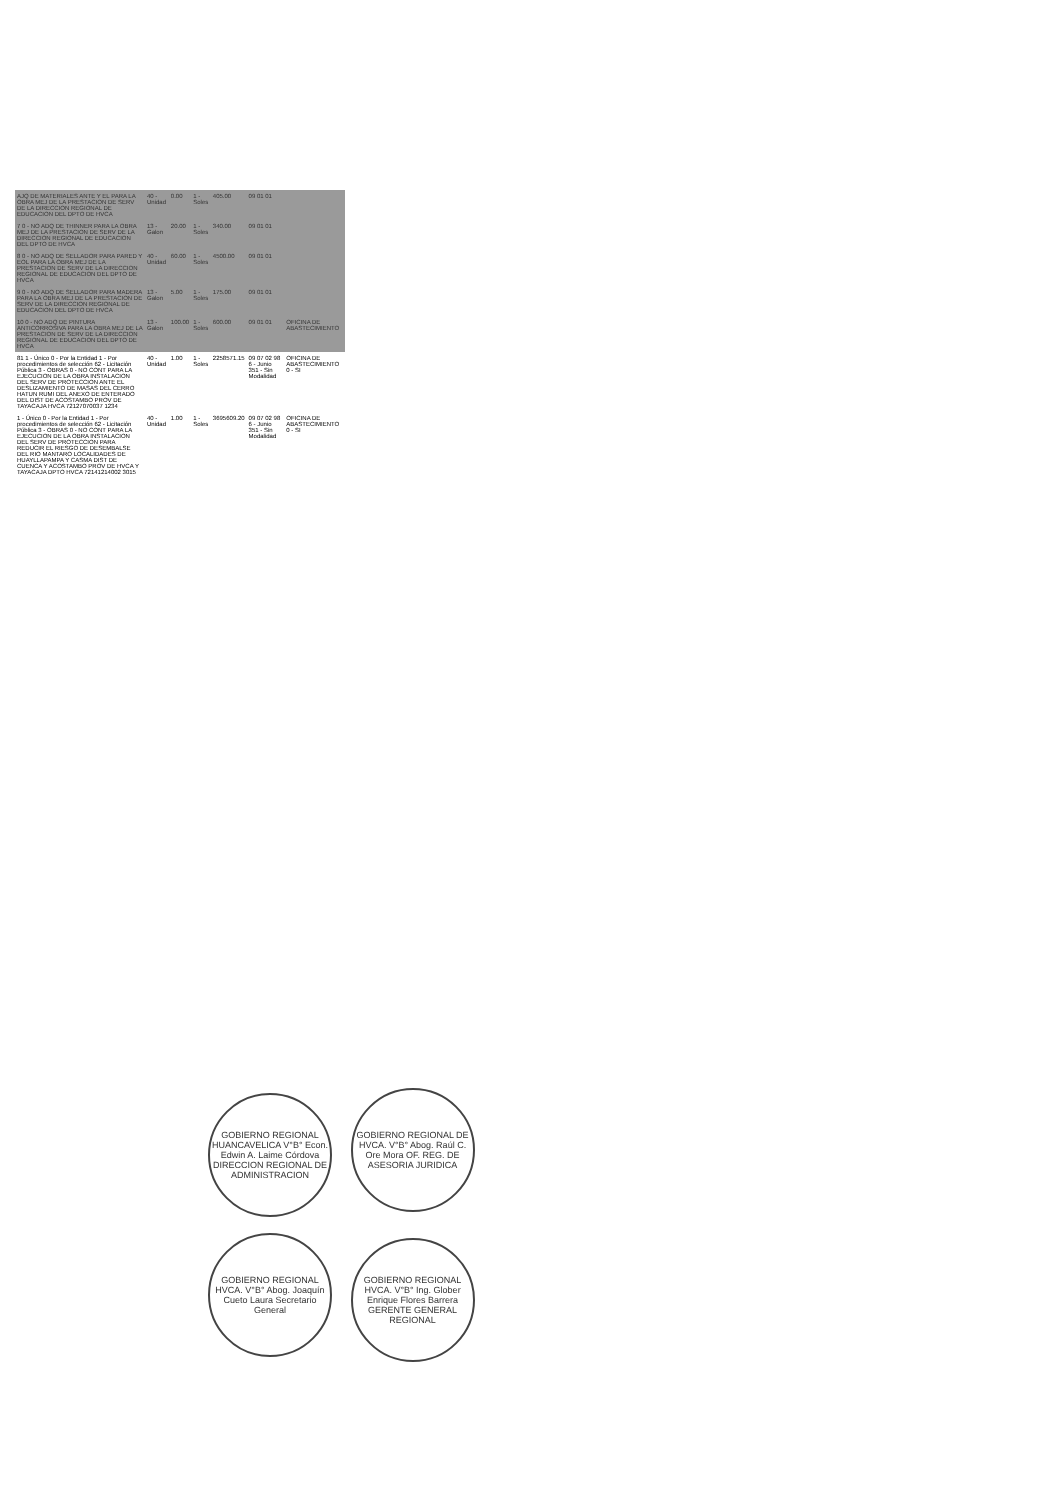| AJQ DE MATERIALES ANTE Y EL PARA LA OBRA MEJ DE LA PRESTACION DE SERV DE LA DIRECCION REGIONAL DE EDUCACION DEL DPTO DE HVCA | 40 - Unidad | 0.00 | 1 - Soles | 405.00 | 09 01 01 | |
| 7 0 - NO ADQ DE THINNER PARA LA OBRA MEJ DE LA PRESTACION DE SERV DE LA DIRECCION REGIONAL DE EDUCACION DEL DPTO DE HVCA | 13 - Galon | 20.00 | 1 - Soles | 340.00 | 09 01 01 | |
| 8 0 - NO ADQ DE SELLADOR PARA PARED Y EOL PARA LA OBRA MEJ DE LA PRESTACION DE SERV DE LA DIRECCION REGIONAL DE EDUCACION DEL DPTO DE HVCA | 40 - Unidad | 60.00 | 1 - Soles | 4500.00 | 09 01 01 | |
| 9 0 - NO ADQ DE SELLADOR PARA MADERA PARA LA OBRA MEJ DE LA PRESTACION DE SERV DE LA DIRECCION REGIONAL DE EDUCACION DEL DPTO DE HVCA | 13 - Galon | 5.00 | 1 - Soles | 175.00 | 09 01 01 | |
| 10 0 - NO ADQ DE PINTURA ANTICORROSIVA PARA LA OBRA MEJ DE LA PRESTACION DE SERV DE LA DIRECCION REGIONAL DE EDUCACION DEL DPTO DE HVCA | 13 - Galon | 100.00 | 1 - Soles | 600.00 | 09 01 01 | OFICINA DE ABASTECIMIENTO |
| 81 1 - Único 0 - Por la Entidad 1 - Por procedimientos de selección 62 - Licitación Pública 3 - OBRAS 0 - NO CONT PARA LA EJECUCION DE LA OBRA INSTALACION DEL SERV DE PROTECCION ANTE EL DESLIZAMIENTO DE MASAS DEL CERRO HATUN RUMI DEL ANEXO DE ENTERADO DEL DIST DE ACOSTAMBO PROV DE TAYACAJA HVCA 72127070037 1234 | 40 - Unidad | 1.00 | 1 - Soles | 2258571.15 | 09 07 02 98 6 - Junio 351 - Sin Modalidad | OFICINA DE ABASTECIMIENTO 0 - SI |
| 1 - Único 0 - Por la Entidad 1 - Por procedimientos de selección 62 - Licitación Pública 3 - OBRAS 0 - NO CONT PARA LA EJECUCION DE LA OBRA INSTALACION DEL SERV DE PROTECCION PARA REDUCIR EL RIESGO DE DESEMBALSE DEL RIO MANTARO LOCALIDADES DE HUAYLLAPAMPA Y CASMA DIST DE CUENCA Y ACOSTAMBO PROV DE HVCA Y TAYACAJA DPTO HVCA 72141214002 3015 | 40 - Unidad | 1.00 | 1 - Soles | 3695609.20 | 09 07 02 98 6 - Junio 351 - Sin Modalidad | OFICINA DE ABASTECIMIENTO 0 - SI |
GOBIERNO REGIONAL HUANCAVELICA V°B° Econ. Edwin A. Laime Córdova DIRECCION REGIONAL DE ADMINISTRACION
GOBIERNO REGIONAL DE HVCA. V°B° Abog. Raúl C. Ore Mora OF. REG. DE ASESORIA JURIDICA
GOBIERNO REGIONAL HVCA. V°B° Abog. Joaquín Cueto Laura Secretario General
GOBIERNO REGIONAL HVCA. V°B° Ing. Glober Enrique Flores Barrera GERENTE GENERAL REGIONAL